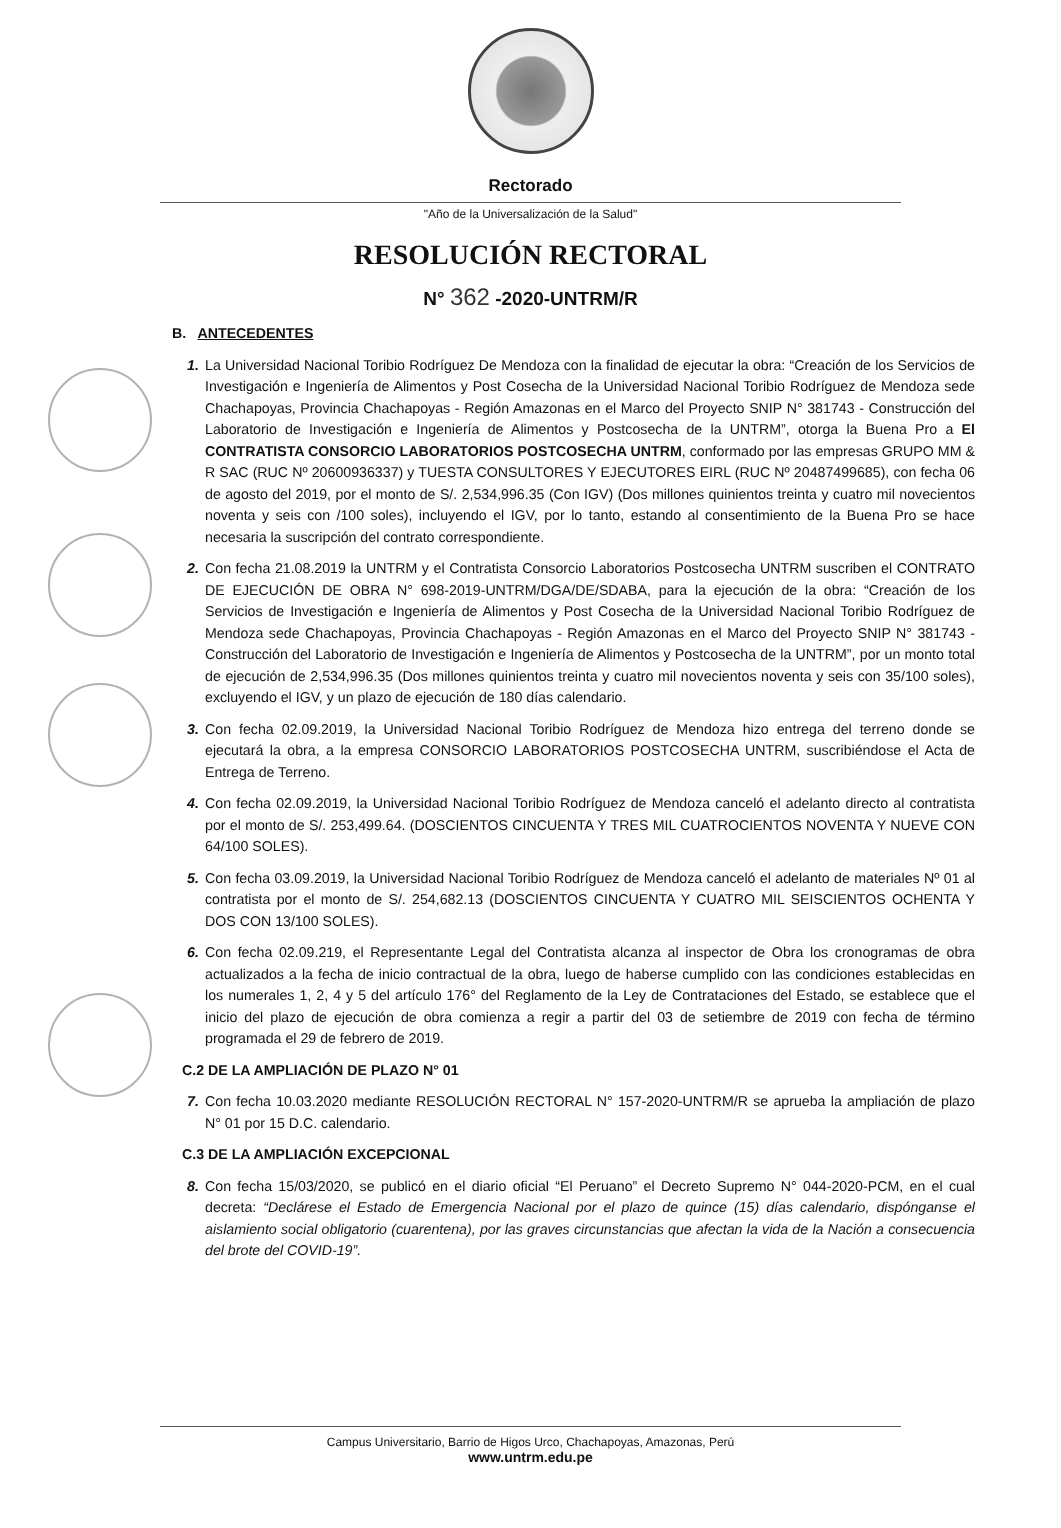Rectorado
"Año de la Universalización de la Salud"
RESOLUCIÓN RECTORAL
N° 362 -2020-UNTRM/R
B. ANTECEDENTES
1. La Universidad Nacional Toribio Rodríguez De Mendoza con la finalidad de ejecutar la obra: “Creación de los Servicios de Investigación e Ingeniería de Alimentos y Post Cosecha de la Universidad Nacional Toribio Rodríguez de Mendoza sede Chachapoyas, Provincia Chachapoyas - Región Amazonas en el Marco del Proyecto SNIP N° 381743 - Construcción del Laboratorio de Investigación e Ingeniería de Alimentos y Postcosecha de la UNTRM”, otorga la Buena Pro a El CONTRATISTA CONSORCIO LABORATORIOS POSTCOSECHA UNTRM, conformado por las empresas GRUPO MM & R SAC (RUC Nº 20600936337) y TUESTA CONSULTORES Y EJECUTORES EIRL (RUC Nº 20487499685), con fecha 06 de agosto del 2019, por el monto de S/. 2,534,996.35 (Con IGV) (Dos millones quinientos treinta y cuatro mil novecientos noventa y seis con /100 soles), incluyendo el IGV, por lo tanto, estando al consentimiento de la Buena Pro se hace necesaria la suscripción del contrato correspondiente.
2. Con fecha 21.08.2019 la UNTRM y el Contratista Consorcio Laboratorios Postcosecha UNTRM suscriben el CONTRATO DE EJECUCIÓN DE OBRA N° 698-2019-UNTRM/DGA/DE/SDABA, para la ejecución de la obra: “Creación de los Servicios de Investigación e Ingeniería de Alimentos y Post Cosecha de la Universidad Nacional Toribio Rodríguez de Mendoza sede Chachapoyas, Provincia Chachapoyas - Región Amazonas en el Marco del Proyecto SNIP N° 381743 - Construcción del Laboratorio de Investigación e Ingeniería de Alimentos y Postcosecha de la UNTRM”, por un monto total de ejecución de 2,534,996.35 (Dos millones quinientos treinta y cuatro mil novecientos noventa y seis con 35/100 soles), excluyendo el IGV, y un plazo de ejecución de 180 días calendario.
3. Con fecha 02.09.2019, la Universidad Nacional Toribio Rodríguez de Mendoza hizo entrega del terreno donde se ejecutará la obra, a la empresa CONSORCIO LABORATORIOS POSTCOSECHA UNTRM, suscribiéndose el Acta de Entrega de Terreno.
4. Con fecha 02.09.2019, la Universidad Nacional Toribio Rodríguez de Mendoza canceló el adelanto directo al contratista por el monto de S/. 253,499.64. (DOSCIENTOS CINCUENTA Y TRES MIL CUATROCIENTOS NOVENTA Y NUEVE CON 64/100 SOLES).
5. Con fecha 03.09.2019, la Universidad Nacional Toribio Rodríguez de Mendoza canceló el adelanto de materiales Nº 01 al contratista por el monto de S/. 254,682.13 (DOSCIENTOS CINCUENTA Y CUATRO MIL SEISCIENTOS OCHENTA Y DOS CON 13/100 SOLES).
6. Con fecha 02.09.219, el Representante Legal del Contratista alcanza al inspector de Obra los cronogramas de obra actualizados a la fecha de inicio contractual de la obra, luego de haberse cumplido con las condiciones establecidas en los numerales 1, 2, 4 y 5 del artículo 176° del Reglamento de la Ley de Contrataciones del Estado, se establece que el inicio del plazo de ejecución de obra comienza a regir a partir del 03 de setiembre de 2019 con fecha de término programada el 29 de febrero de 2019.
C.2 DE LA AMPLIACIÓN DE PLAZO N° 01
7. Con fecha 10.03.2020 mediante RESOLUCIÓN RECTORAL N° 157-2020-UNTRM/R se aprueba la ampliación de plazo N° 01 por 15 D.C. calendario.
C.3 DE LA AMPLIACIÓN EXCEPCIONAL
8. Con fecha 15/03/2020, se publicó en el diario oficial “El Peruano” el Decreto Supremo N° 044-2020-PCM, en el cual decreta: “Declárese el Estado de Emergencia Nacional por el plazo de quince (15) días calendario, dispónganse el aislamiento social obligatorio (cuarentena), por las graves circunstancias que afectan la vida de la Nación a consecuencia del brote del COVID-19”.
Campus Universitario, Barrio de Higos Urco, Chachapoyas, Amazonas, Perú
www.untrm.edu.pe